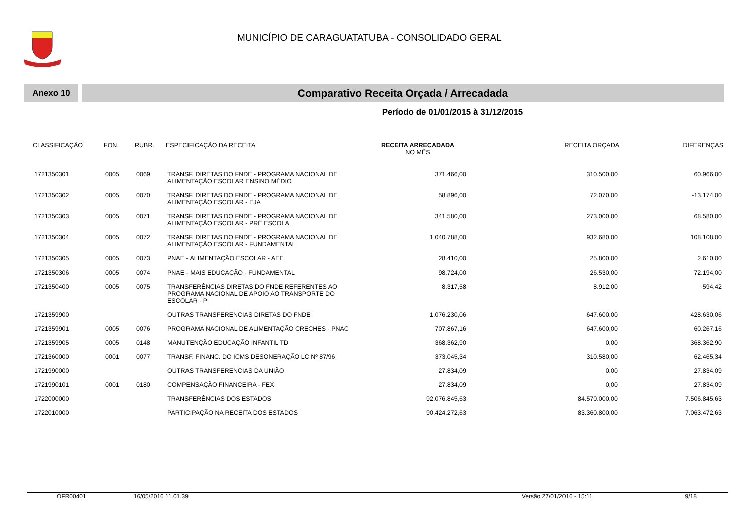MUNICÍPIO DE CARAGUATATUBA - CONSOLIDADO GERAL
Anexo 10
Comparativo Receita Orçada / Arrecadada
Período de 01/01/2015 à 31/12/2015
| CLASSIFICAÇÃO | FON. | RUBR. | ESPECIFICAÇÃO DA RECEITA | RECEITA ARRECADADA NO MÊS | RECEITA ORÇADA | DIFERENÇAS |
| --- | --- | --- | --- | --- | --- | --- |
| 1721350301 | 0005 | 0069 | TRANSF. DIRETAS DO FNDE - PROGRAMA NACIONAL DE ALIMENTAÇÃO ESCOLAR ENSINO MÉDIO | 371.466,00 | 310.500,00 | 60.966,00 |
| 1721350302 | 0005 | 0070 | TRANSF. DIRETAS DO FNDE - PROGRAMA NACIONAL DE ALIMENTAÇÃO ESCOLAR - EJA | 58.896,00 | 72.070,00 | -13.174,00 |
| 1721350303 | 0005 | 0071 | TRANSF. DIRETAS DO FNDE - PROGRAMA NACIONAL DE ALIMENTAÇÃO ESCOLAR - PRÉ ESCOLA | 341.580,00 | 273.000,00 | 68.580,00 |
| 1721350304 | 0005 | 0072 | TRANSF. DIRETAS DO FNDE - PROGRAMA NACIONAL DE ALIMENTAÇÃO ESCOLAR - FUNDAMENTAL | 1.040.788,00 | 932.680,00 | 108.108,00 |
| 1721350305 | 0005 | 0073 | PNAE - ALIMENTAÇÃO ESCOLAR - AEE | 28.410,00 | 25.800,00 | 2.610,00 |
| 1721350306 | 0005 | 0074 | PNAE - MAIS EDUCAÇÃO - FUNDAMENTAL | 98.724,00 | 26.530,00 | 72.194,00 |
| 1721350400 | 0005 | 0075 | TRANSFERÊNCIAS DIRETAS DO FNDE REFERENTES AO PROGRAMA NACIONAL DE APOIO AO TRANSPORTE DO ESCOLAR - P | 8.317,58 | 8.912,00 | -594,42 |
| 1721359900 | | | OUTRAS TRANSFERENCIAS DIRETAS DO FNDE | 1.076.230,06 | 647.600,00 | 428.630,06 |
| 1721359901 | 0005 | 0076 | PROGRAMA NACIONAL DE ALIMENTAÇÃO CRECHES - PNAC | 707.867,16 | 647.600,00 | 60.267,16 |
| 1721359905 | 0005 | 0148 | MANUTENÇÃO EDUCAÇÃO INFANTIL TD | 368.362,90 | 0,00 | 368.362,90 |
| 1721360000 | 0001 | 0077 | TRANSF. FINANC. DO ICMS DESONERAÇÃO LC Nº 87/96 | 373.045,34 | 310.580,00 | 62.465,34 |
| 1721990000 | | | OUTRAS TRANSFERENCIAS DA UNIÃO | 27.834,09 | 0,00 | 27.834,09 |
| 1721990101 | 0001 | 0180 | COMPENSAÇÃO FINANCEIRA - FEX | 27.834,09 | 0,00 | 27.834,09 |
| 1722000000 | | | TRANSFERÊNCIAS DOS ESTADOS | 92.076.845,63 | 84.570.000,00 | 7.506.845,63 |
| 1722010000 | | | PARTICIPAÇÃO NA RECEITA DOS ESTADOS | 90.424.272,63 | 83.360.800,00 | 7.063.472,63 |
OFR00401 16/05/2016 11.01.39 Versão 27/01/2016 - 15:11 9/18